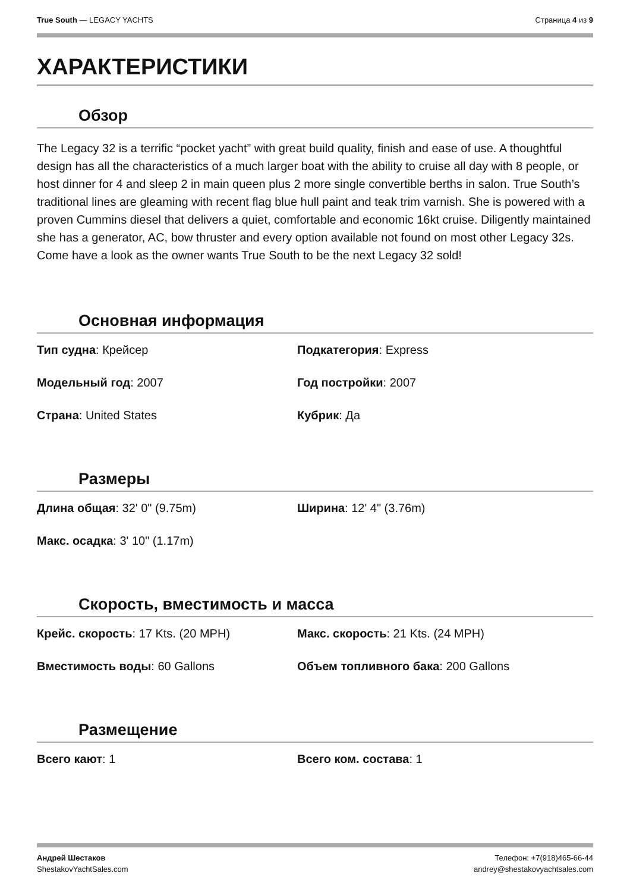True South — LEGACY YACHTS Страница 4 из 9
ХАРАКТЕРИСТИКИ
Обзор
The Legacy 32 is a terrific “pocket yacht” with great build quality, finish and ease of use. A thoughtful design has all the characteristics of a much larger boat with the ability to cruise all day with 8 people, or host dinner for 4 and sleep 2 in main queen plus 2 more single convertible berths in salon. True South’s traditional lines are gleaming with recent flag blue hull paint and teak trim varnish. She is powered with a proven Cummins diesel that delivers a quiet, comfortable and economic 16kt cruise. Diligently maintained she has a generator, AC, bow thruster and every option available not found on most other Legacy 32s. Come have a look as the owner wants True South to be the next Legacy 32 sold!
Основная информация
Тип судна: Крейсер
Подкатегория: Express
Модельный год: 2007
Год постройки: 2007
Страна: United States
Кубрик: Да
Размеры
Длина общая: 32' 0" (9.75m)
Ширина: 12' 4" (3.76m)
Макс. осадка: 3' 10" (1.17m)
Скорость, вместимость и масса
Крейс. скорость: 17 Kts. (20 MPH)
Макс. скорость: 21 Kts. (24 MPH)
Вместимость воды: 60 Gallons
Объем топливного бака: 200 Gallons
Размещение
Всего кают: 1
Всего ком. состава: 1
Андрей Шестаков
ShestakovYachtSales.com
Телефон: +7(918)465-66-44
andrey@shestakovyachtsales.com